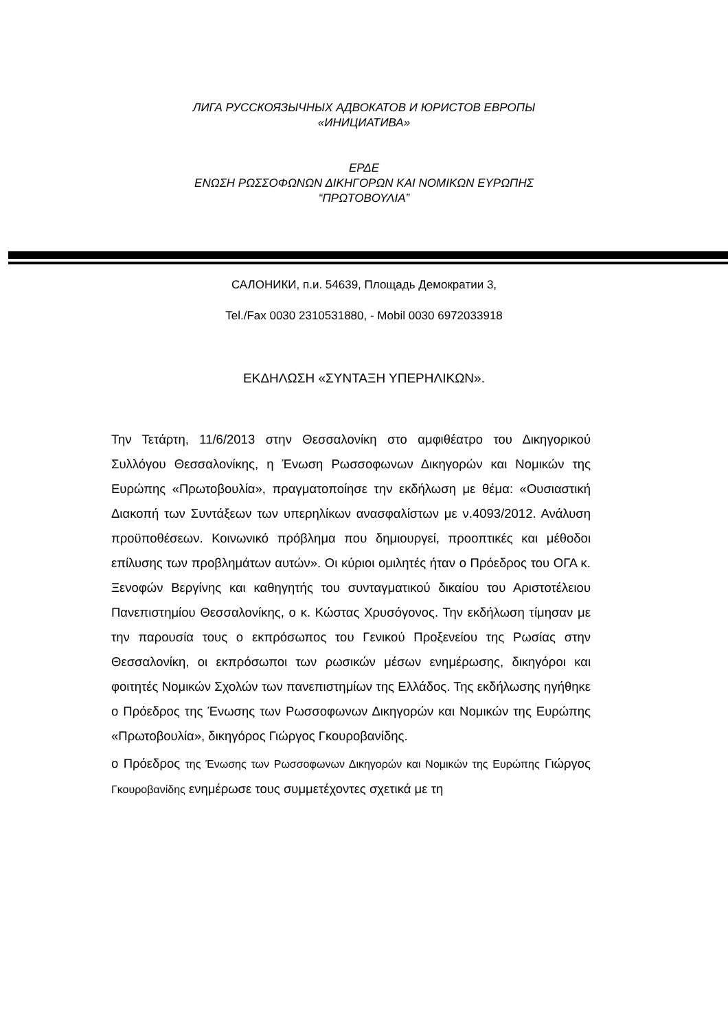ЛИГА РУССКОЯЗЫЧНЫХ АДВОКАТОВ И ЮРИСТОВ ЕВРОПЫ
«ИНИЦИАТИВА»
ΕΡΔΕ
ΕΝΩΣΗ ΡΩΣΣΟΦΩΝΩΝ ΔΙΚΗΓΟΡΩΝ ΚΑΙ ΝΟΜΙΚΩΝ ΕΥΡΩΠΗΣ
“ΠΡΩΤΟΒΟΥΛΙΑ”
САЛОНИКИ, п.и. 54639, Площадь Демократии 3,
Tel./Fax 0030 2310531880, - Mobil 0030 6972033918
ΕΚΔΗΛΩΣΗ «ΣΥΝΤΑΞΗ ΥΠΕΡΗΛΙΚΩΝ».
Την Τετάρτη, 11/6/2013 στην Θεσσαλονίκη στο αμφιθέατρο του Δικηγορικού Συλλόγου Θεσσαλονίκης, η Ένωση Ρωσσοφωνων Δικηγορών και Νομικών της Ευρώπης «Πρωτοβουλία», πραγματοποίησε την εκδήλωση με θέμα: «Ουσιαστική Διακοπή των Συντάξεων των υπερηλίκων ανασφαλίστων με ν.4093/2012. Ανάλυση προϋποθέσεων. Κοινωνικό πρόβλημα που δημιουργεί, προοπτικές και μέθοδοι επίλυσης των προβλημάτων αυτών». Οι κύριοι ομιλητές ήταν ο Πρόεδρος του ΟΓΑ κ. Ξενοφών Βεργίνης και καθηγητής του συνταγματικού δικαίου του Αριστοτέλειου Πανεπιστημίου Θεσσαλονίκης, ο κ. Κώστας Χρυσόγονος. Την εκδήλωση τίμησαν με την παρουσία τους ο εκπρόσωπος του Γενικού Προξενείου της Ρωσίας στην Θεσσαλονίκη, οι εκπρόσωποι των ρωσικών μέσων ενημέρωσης, δικηγόροι και φοιτητές Νομικών Σχολών των πανεπιστημίων της Ελλάδος. Της εκδήλωσης ηγήθηκε ο Πρόεδρος της Ένωσης των Ρωσσοφωνων Δικηγορών και Νομικών της Ευρώπης «Πρωτοβουλία», δικηγόρος Γιώργος Γκουροβανίδης.
ο Πρόεδρος της Ένωσης των Ρωσσοφωνων Δικηγορών και Νομικών της Ευρώπης Γιώργος Γκουροβανίδης ενημέρωσε τους συμμετέχοντες σχετικά με τη